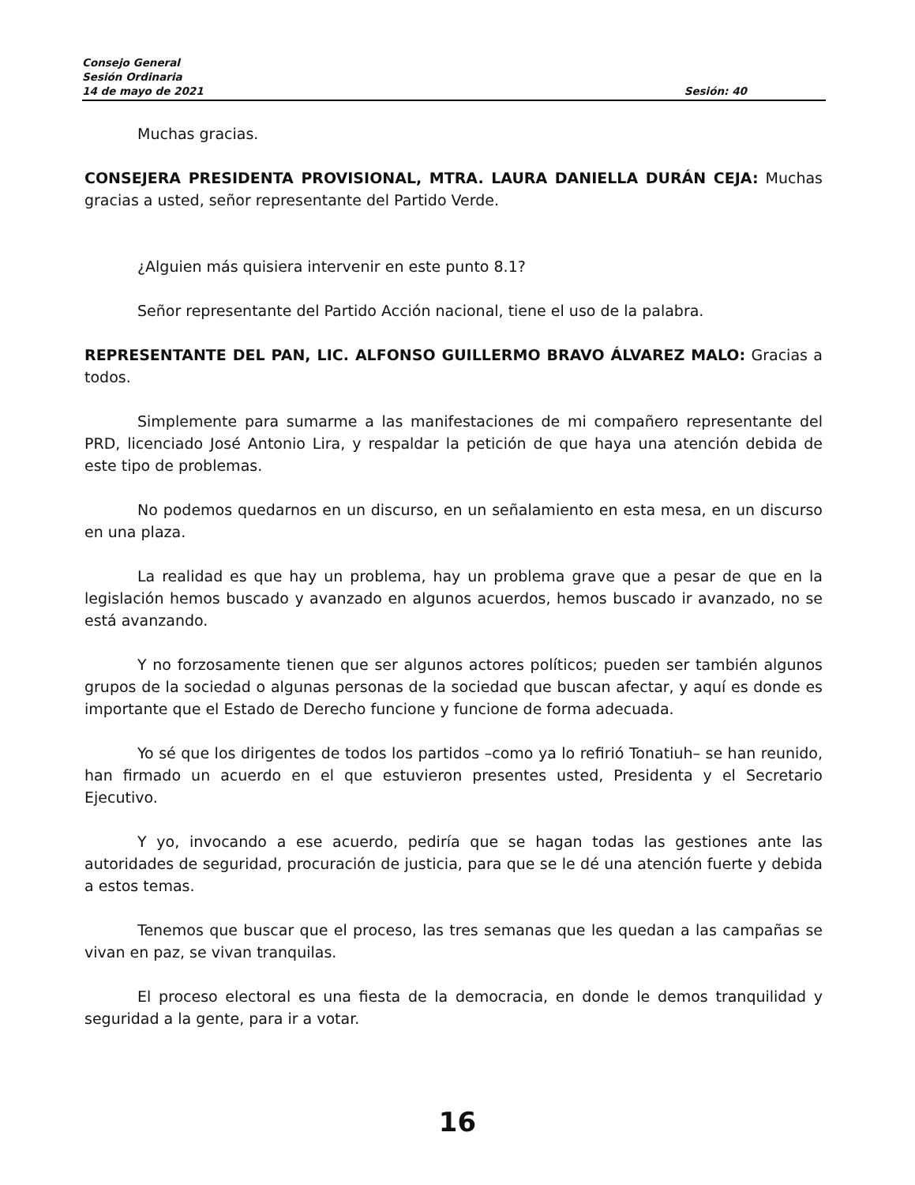Consejo General
Sesión Ordinaria
14 de mayo de 2021 Sesión: 40
Muchas gracias.
CONSEJERA PRESIDENTA PROVISIONAL, MTRA. LAURA DANIELLA DURÁN CEJA: Muchas gracias a usted, señor representante del Partido Verde.
¿Alguien más quisiera intervenir en este punto 8.1?
Señor representante del Partido Acción nacional, tiene el uso de la palabra.
REPRESENTANTE DEL PAN, LIC. ALFONSO GUILLERMO BRAVO ÁLVAREZ MALO: Gracias a todos.
Simplemente para sumarme a las manifestaciones de mi compañero representante del PRD, licenciado José Antonio Lira, y respaldar la petición de que haya una atención debida de este tipo de problemas.
No podemos quedarnos en un discurso, en un señalamiento en esta mesa, en un discurso en una plaza.
La realidad es que hay un problema, hay un problema grave que a pesar de que en la legislación hemos buscado y avanzado en algunos acuerdos, hemos buscado ir avanzado, no se está avanzando.
Y no forzosamente tienen que ser algunos actores políticos; pueden ser también algunos grupos de la sociedad o algunas personas de la sociedad que buscan afectar, y aquí es donde es importante que el Estado de Derecho funcione y funcione de forma adecuada.
Yo sé que los dirigentes de todos los partidos –como ya lo refirió Tonatiuh– se han reunido, han firmado un acuerdo en el que estuvieron presentes usted, Presidenta y el Secretario Ejecutivo.
Y yo, invocando a ese acuerdo, pediría que se hagan todas las gestiones ante las autoridades de seguridad, procuración de justicia, para que se le dé una atención fuerte y debida a estos temas.
Tenemos que buscar que el proceso, las tres semanas que les quedan a las campañas se vivan en paz, se vivan tranquilas.
El proceso electoral es una fiesta de la democracia, en donde le demos tranquilidad y seguridad a la gente, para ir a votar.
16